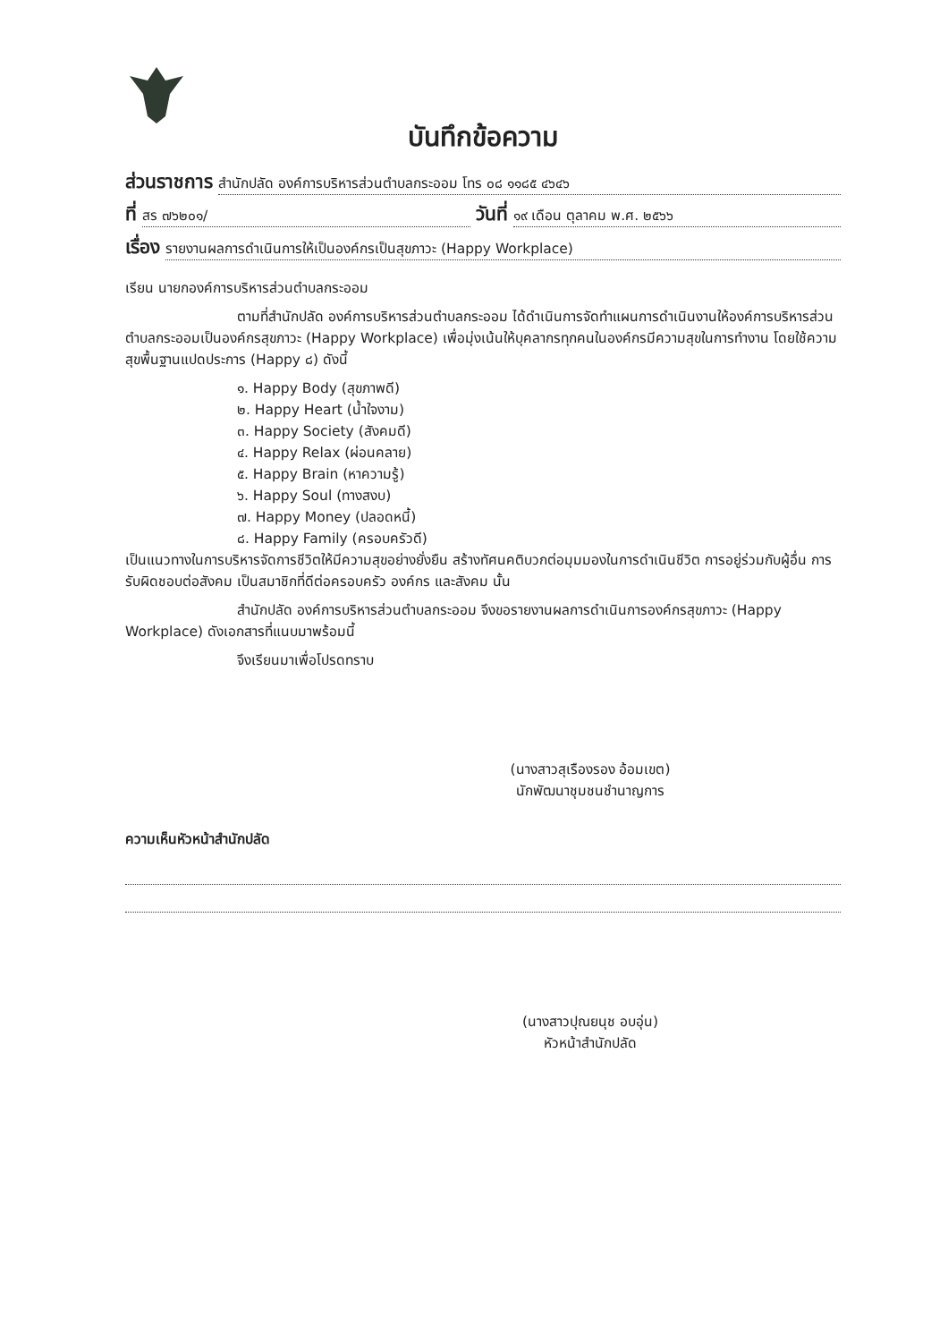บันทึกข้อความ
ส่วนราชการ สำนักปลัด องค์การบริหารส่วนตำบลกระออม โทร ๐๘ ๑๑๘๕ ๔๖๔๖
ที่ สร ๗๖๒๐๑/ วันที่ ๑๙ เดือน ตุลาคม พ.ศ. ๒๕๖๖
เรื่อง รายงานผลการดำเนินการให้เป็นองค์กรเป็นสุขภาวะ (Happy Workplace)
เรียน นายกองค์การบริหารส่วนตำบลกระออม
ตามที่สำนักปลัด องค์การบริหารส่วนตำบลกระออม ได้ดำเนินการจัดทำแผนการดำเนินงานให้องค์การบริหารส่วนตำบลกระออมเป็นองค์กรสุขภาวะ (Happy Workplace) เพื่อมุ่งเน้นให้บุคลากรทุกคนในองค์กรมีความสุขในการทำงาน โดยใช้ความสุขพื้นฐานแปดประการ (Happy ๘) ดังนี้
๑. Happy Body (สุขภาพดี)
๒. Happy Heart (น้ำใจงาม)
๓. Happy Society (สังคมดี)
๔. Happy Relax (ผ่อนคลาย)
๕. Happy Brain (หาความรู้)
๖. Happy Soul (ทางสงบ)
๗. Happy Money (ปลอดหนี้)
๘. Happy Family (ครอบครัวดี)
เป็นแนวทางในการบริหารจัดการชีวิตให้มีความสุขอย่างยั่งยืน สร้างทัศนคติบวกต่อมุมมองในการดำเนินชีวิต การอยู่ร่วมกับผู้อื่น การรับผิดชอบต่อสังคม เป็นสมาชิกที่ดีต่อครอบครัว องค์กร และสังคม นั้น
สำนักปลัด องค์การบริหารส่วนตำบลกระออม จึงขอรายงานผลการดำเนินการองค์กรสุขภาวะ (Happy Workplace) ดังเอกสารที่แนบมาพร้อมนี้
จึงเรียนมาเพื่อโปรดทราบ
(นางสาวสุเรืองรอง อ้อมเขต)
นักพัฒนาชุมชนชำนาญการ
ความเห็นหัวหน้าสำนักปลัด
(นางสาวปุณยนุช อบอุ่น)
หัวหน้าสำนักปลัด